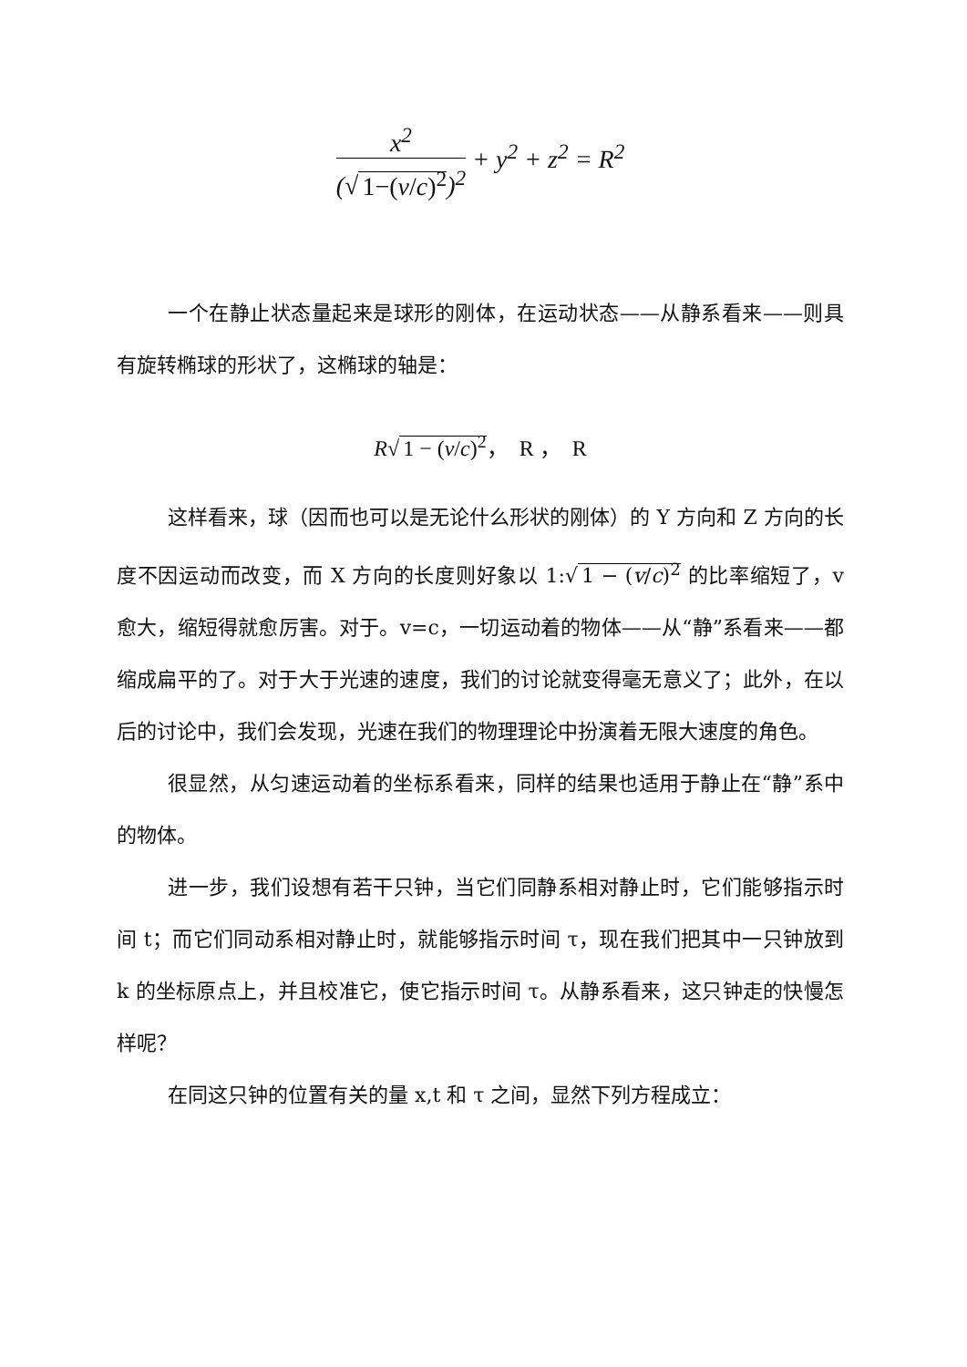x<sup>2</sup>
(√ 1−(v/c)<sup>2</sup>)<sup>2</sup>
+ y<sup>2</sup> + z<sup>2</sup> = R<sup>2</sup>
一个在静止状态量起来是球形的刚体，在运动状态——从静系看来——则具有旋转椭球的形状了，这椭球的轴是：
R√ 1 − (v/c)<sup>2</sup>，　R ，　R
这样看来，球（因而也可以是无论什么形状的刚体）的 Y 方向和 Z 方向的长度不因运动而改变，而 X 方向的长度则好象以 1:√ 1 − (v/c)<sup>2</sup> 的比率缩短了，v 愈大，缩短得就愈厉害。对于。v=c，一切运动着的物体——从“静”系看来——都缩成扁平的了。对于大于光速的速度，我们的讨论就变得毫无意义了；此外，在以后的讨论中，我们会发现，光速在我们的物理理论中扮演着无限大速度的角色。
很显然，从匀速运动着的坐标系看来，同样的结果也适用于静止在“静”系中的物体。
进一步，我们设想有若干只钟，当它们同静系相对静止时，它们能够指示时间 t；而它们同动系相对静止时，就能够指示时间 τ，现在我们把其中一只钟放到 k 的坐标原点上，并且校准它，使它指示时间 τ。从静系看来，这只钟走的快慢怎样呢？
在同这只钟的位置有关的量 x,t 和 τ 之间，显然下列方程成立：